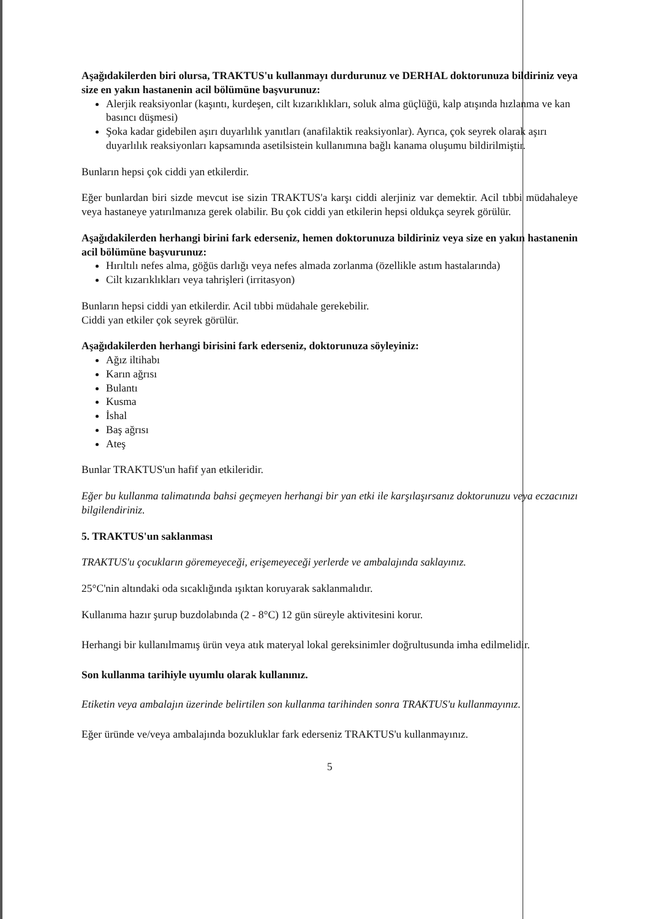Aşağıdakilerden biri olursa, TRAKTUS'u kullanmayı durdurunuz ve DERHAL doktorunuza bildiriniz veya size en yakın hastanenin acil bölümüne başvurunuz:
Alerjik reaksiyonlar (kaşıntı, kurdeşen, cilt kızarıklıkları, soluk alma güçlüğü, kalp atışında hızlanma ve kan basıncı düşmesi)
Şoka kadar gidebilen aşırı duyarlılık yanıtları (anafilaktik reaksiyonlar). Ayrıca, çok seyrek olarak aşırı duyarlılık reaksiyonları kapsamında asetilsistein kullanımına bağlı kanama oluşumu bildirilmiştir.
Bunların hepsi çok ciddi yan etkilerdir.
Eğer bunlardan biri sizde mevcut ise sizin TRAKTUS'a karşı ciddi alerjiniz var demektir. Acil tıbbi müdahaleye veya hastaneye yatırılmanıza gerek olabilir. Bu çok ciddi yan etkilerin hepsi oldukça seyrek görülür.
Aşağıdakilerden herhangi birini fark ederseniz, hemen doktorunuza bildiriniz veya size en yakın hastanenin acil bölümüne başvurunuz:
Hırıltılı nefes alma, göğüs darlığı veya nefes almada zorlanma (özellikle astım hastalarında)
Cilt kızarıklıkları veya tahrişleri (irritasyon)
Bunların hepsi ciddi yan etkilerdir. Acil tıbbi müdahale gerekebilir.
Ciddi yan etkiler çok seyrek görülür.
Aşağıdakilerden herhangi birisini fark ederseniz, doktorunuza söyleyiniz:
Ağız iltihabı
Karın ağrısı
Bulantı
Kusma
İshal
Baş ağrısı
Ateş
Bunlar TRAKTUS'un hafif yan etkileridir.
Eğer bu kullanma talimatında bahsi geçmeyen herhangi bir yan etki ile karşılaşırsanız doktorunuzu veya eczacınızı bilgilendiriniz.
5. TRAKTUS'un saklanması
TRAKTUS'u çocukların göremeyeceği, erişemeyeceği yerlerde ve ambalajında saklayınız.
25°C'nin altındaki oda sıcaklığında ışıktan koruyarak saklanmalıdır.
Kullanıma hazır şurup buzdolabında (2 - 8°C) 12 gün süreyle aktivitesini korur.
Herhangi bir kullanılmamış ürün veya atık materyal lokal gereksinimler doğrultusunda imha edilmelidir.
Son kullanma tarihiyle uyumlu olarak kullanınız.
Etiketin veya ambalajın üzerinde belirtilen son kullanma tarihinden sonra TRAKTUS'u kullanmayınız.
Eğer üründe ve/veya ambalajında bozukluklar fark ederseniz TRAKTUS'u kullanmayınız.
5